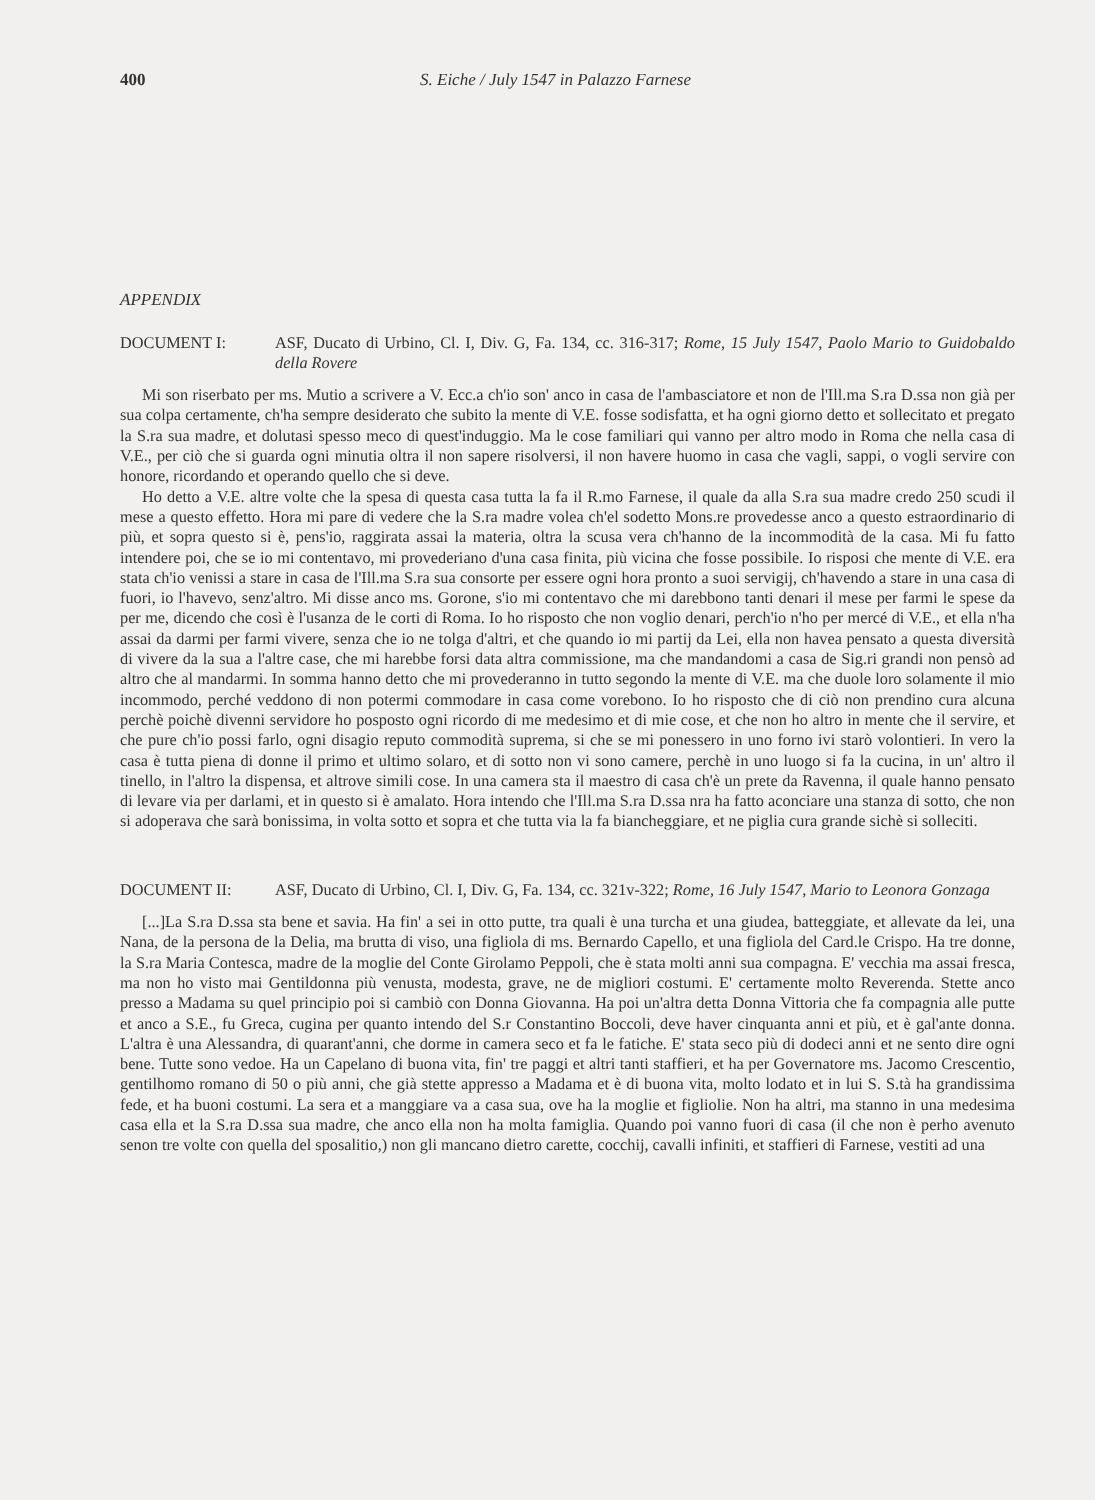400 S. Eiche / July 1547 in Palazzo Farnese
APPENDIX
DOCUMENT I: ASF, Ducato di Urbino, Cl. I, Div. G, Fa. 134, cc. 316-317; Rome, 15 July 1547, Paolo Mario to Guidobaldo della Rovere
Mi son riserbato per ms. Mutio a scrivere a V. Ecc.a ch'io son' anco in casa de l'ambasciatore et non de l'Ill.ma S.ra D.ssa non già per sua colpa certamente, ch'ha sempre desiderato che subito la mente di V.E. fosse sodisfatta, et ha ogni giorno detto et sollecitato et pregato la S.ra sua madre, et dolutasi spesso meco di quest'induggio. Ma le cose familiari qui vanno per altro modo in Roma che nella casa di V.E., per ciò che si guarda ogni minutia oltra il non sapere risolversi, il non havere huomo in casa che vagli, sappi, o vogli servire con honore, ricordando et operando quello che si deve.
Ho detto a V.E. altre volte che la spesa di questa casa tutta la fa il R.mo Farnese, il quale da alla S.ra sua madre credo 250 scudi il mese a questo effetto. Hora mi pare di vedere che la S.ra madre volea ch'el sodetto Mons.re provedesse anco a questo estraordinario di più, et sopra questo si è, pens'io, raggirata assai la materia, oltra la scusa vera ch'hanno de la incommodità de la casa. Mi fu fatto intendere poi, che se io mi contentavo, mi provederiano d'una casa finita, più vicina che fosse possibile. Io risposi che mente di V.E. era stata ch'io venissi a stare in casa de l'Ill.ma S.ra sua consorte per essere ogni hora pronto a suoi servigij, ch'havendo a stare in una casa di fuori, io l'havevo, senz'altro. Mi disse anco ms. Gorone, s'io mi contentavo che mi darebbono tanti denari il mese per farmi le spese da per me, dicendo che così è l'usanza de le corti di Roma. Io ho risposto che non voglio denari, perch'io n'ho per mercé di V.E., et ella n'ha assai da darmi per farmi vivere, senza che io ne tolga d'altri, et che quando io mi partij da Lei, ella non havea pensato a questa diversità di vivere da la sua a l'altre case, che mi harebbe forsi data altra commissione, ma che mandandomi a casa de Sig.ri grandi non pensò ad altro che al mandarmi. In somma hanno detto che mi provederanno in tutto segondo la mente di V.E. ma che duole loro solamente il mio incommodo, perché veddono di non potermi commodare in casa come vorebono. Io ho risposto che di ciò non prendino cura alcuna perchè poichè divenni servidore ho posposto ogni ricordo di me medesimo et di mie cose, et che non ho altro in mente che il servire, et che pure ch'io possi farlo, ogni disagio reputo commodità suprema, si che se mi ponessero in uno forno ivi starò volontieri. In vero la casa è tutta piena di donne il primo et ultimo solaro, et di sotto non vi sono camere, perchè in uno luogo si fa la cucina, in un' altro il tinello, in l'altro la dispensa, et altrove simili cose. In una camera sta il maestro di casa ch'è un prete da Ravenna, il quale hanno pensato di levare via per darlami, et in questo si è amalato. Hora intendo che l'Ill.ma S.ra D.ssa nra ha fatto aconciare una stanza di sotto, che non si adoperava che sarà bonissima, in volta sotto et sopra et che tutta via la fa biancheggiare, et ne piglia cura grande sichè si solleciti.
DOCUMENT II: ASF, Ducato di Urbino, Cl. I, Div. G, Fa. 134, cc. 321v-322; Rome, 16 July 1547, Mario to Leonora Gonzaga
[...]La S.ra D.ssa sta bene et savia. Ha fin' a sei in otto putte, tra quali è una turcha et una giudea, batteggiate, et allevate da lei, una Nana, de la persona de la Delia, ma brutta di viso, una figliola di ms. Bernardo Capello, et una figliola del Card.le Crispo. Ha tre donne, la S.ra Maria Contesca, madre de la moglie del Conte Girolamo Peppoli, che è stata molti anni sua compagna. E' vecchia ma assai fresca, ma non ho visto mai Gentildonna più venusta, modesta, grave, ne de migliori costumi. E' certamente molto Reverenda. Stette anco presso a Madama su quel principio poi si cambiò con Donna Giovanna. Ha poi un'altra detta Donna Vittoria che fa compagnia alle putte et anco a S.E., fu Greca, cugina per quanto intendo del S.r Constantino Boccoli, deve haver cinquanta anni et più, et è gal'ante donna. L'altra è una Alessandra, di quarant'anni, che dorme in camera seco et fa le fatiche. E' stata seco più di dodeci anni et ne sento dire ogni bene. Tutte sono vedoe. Ha un Capelano di buona vita, fin' tre paggi et altri tanti staffieri, et ha per Governatore ms. Jacomo Crescentio, gentilhomo romano di 50 o più anni, che già stette appresso a Madama et è di buona vita, molto lodato et in lui S. S.tà ha grandissima fede, et ha buoni costumi. La sera et a manggiare va a casa sua, ove ha la moglie et figliolie. Non ha altri, ma stanno in una medesima casa ella et la S.ra D.ssa sua madre, che anco ella non ha molta famiglia. Quando poi vanno fuori di casa (il che non è perho avenuto senon tre volte con quella del sposalitio,) non gli mancano dietro carette, cocchij, cavalli infiniti, et staffieri di Farnese, vestiti ad una